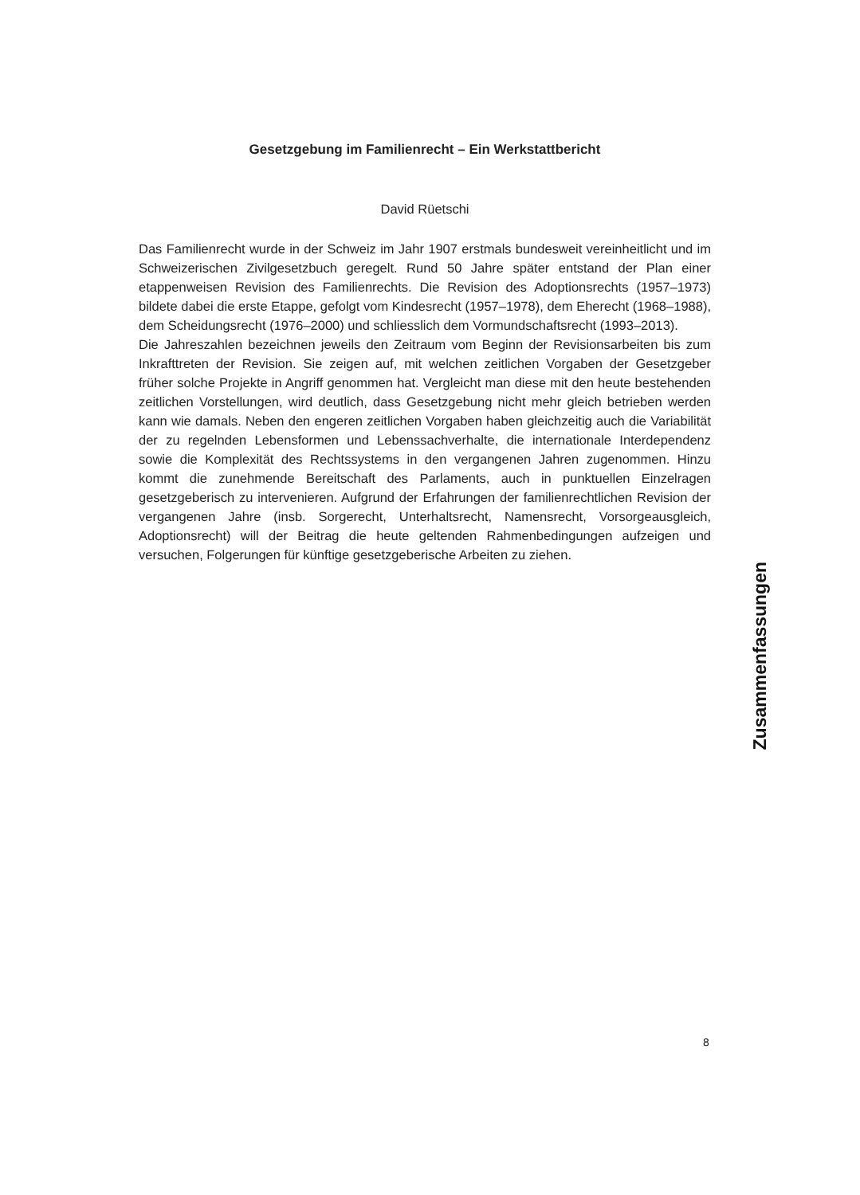Gesetzgebung im Familienrecht – Ein Werkstattbericht
David Rüetschi
Das Familienrecht wurde in der Schweiz im Jahr 1907 erstmals bundesweit vereinheitlicht und im Schweizerischen Zivilgesetzbuch geregelt. Rund 50 Jahre später entstand der Plan einer etappenweisen Revision des Familienrechts. Die Revision des Adoptionsrechts (1957–1973) bildete dabei die erste Etappe, gefolgt vom Kindesrecht (1957–1978), dem Eherecht (1968–1988), dem Scheidungsrecht (1976–2000) und schliesslich dem Vormundschaftsrecht (1993–2013).
Die Jahreszahlen bezeichnen jeweils den Zeitraum vom Beginn der Revisionsarbeiten bis zum Inkrafttreten der Revision. Sie zeigen auf, mit welchen zeitlichen Vorgaben der Gesetzgeber früher solche Projekte in Angriff genommen hat. Vergleicht man diese mit den heute bestehenden zeitlichen Vorstellungen, wird deutlich, dass Gesetzgebung nicht mehr gleich betrieben werden kann wie damals. Neben den engeren zeitlichen Vorgaben haben gleichzeitig auch die Variabilität der zu regelnden Lebensformen und Lebenssachverhalte, die internationale Interdependenz sowie die Komplexität des Rechtssystems in den vergangenen Jahren zugenommen. Hinzu kommt die zunehmende Bereitschaft des Parlaments, auch in punktuellen Einzelragen gesetzgeberisch zu intervenieren. Aufgrund der Erfahrungen der familienrechtlichen Revision der vergangenen Jahre (insb. Sorgerecht, Unterhaltsrecht, Namensrecht, Vorsorgeausgleich, Adoptionsrecht) will der Beitrag die heute geltenden Rahmenbedingungen aufzeigen und versuchen, Folgerungen für künftige gesetzgeberische Arbeiten zu ziehen.
Zusammenfassungen
8